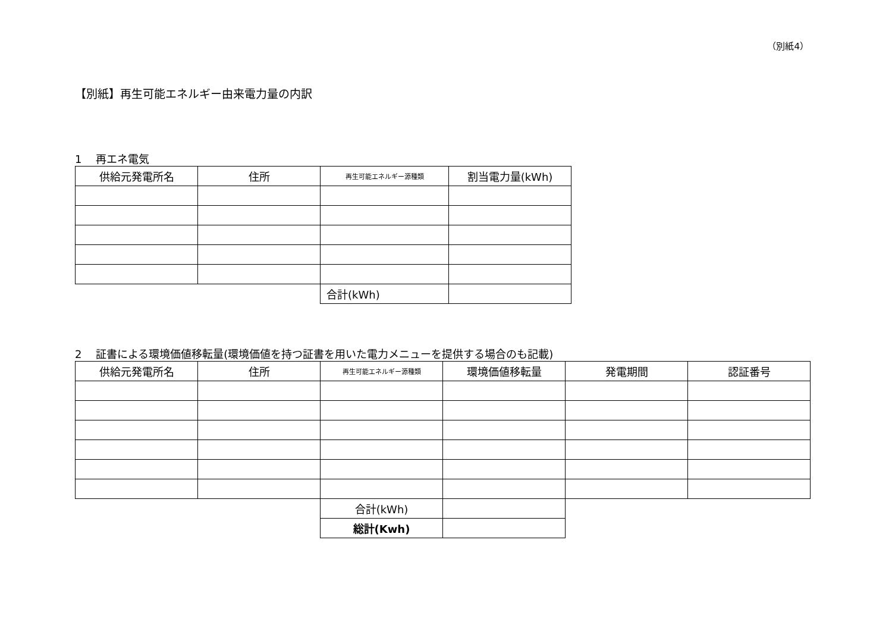（別紙4）
【別紙】再生可能エネルギー由来電力量の内訳
1　 再エネ電気
| 供給元発電所名 | 住所 | 再生可能エネルギー源種類 | 割当電力量(kWh) |
| --- | --- | --- | --- |
| | | 合計(kWh) | |
2　 証書による環境価値移転量(環境価値を持つ証書を用いた電力メニューを提供する場合のも記載)
| 供給元発電所名 | 住所 | 再生可能エネルギー源種類 | 環境価値移転量 | 発電期間 | 認証番号 |
| --- | --- | --- | --- | --- | --- |
| | | 合計(kWh) | | | |
| | | 総計(Kwh) | | | |